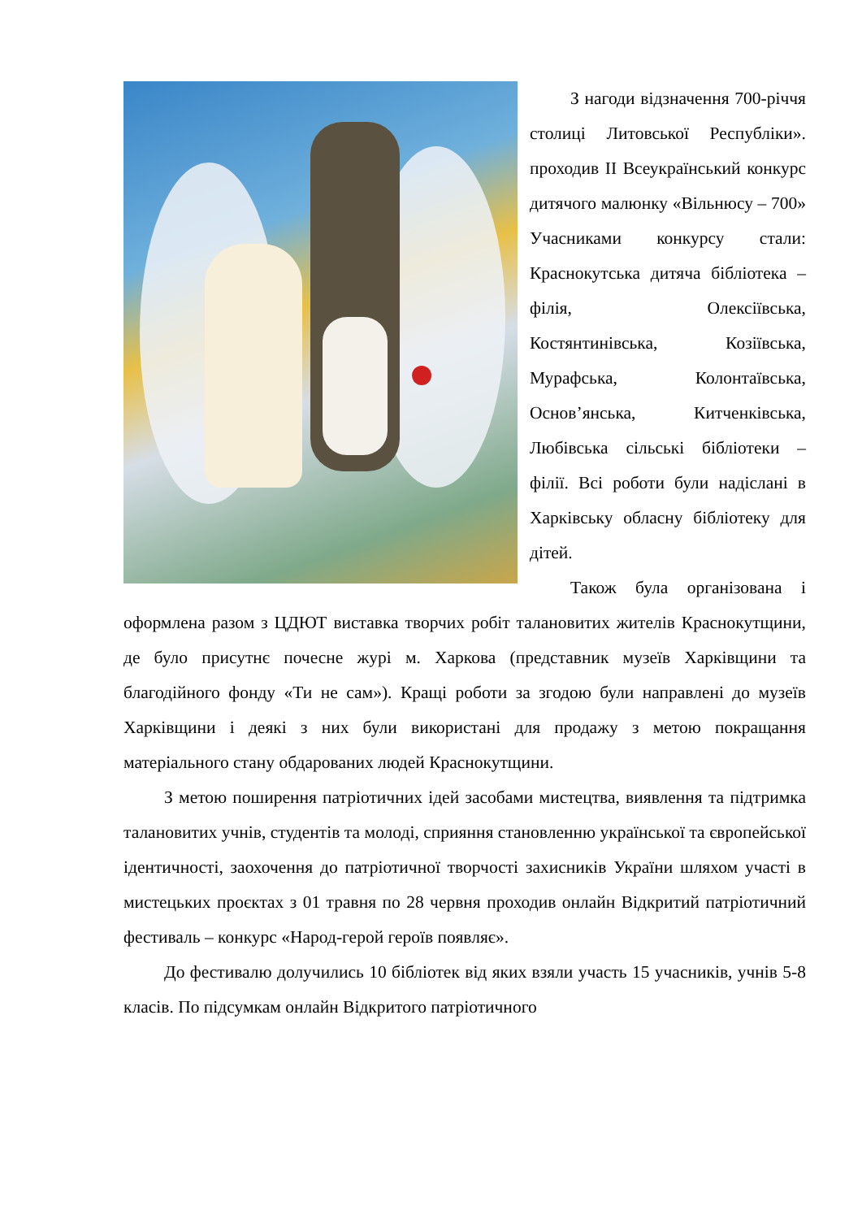З нагоди відзначення 700-річчя столиці Литовської Республіки». проходив II Всеукраїнський конкурс дитячого малюнку «Вільнюсу – 700» Учасниками конкурсу стали: Краснокутська дитяча бібліотека – філія, Олексіївська, Костянтинівська, Козіївська, Мурафська, Колонтаївська, Основ’янська, Китченківська, Любівська сільські бібліотеки – філії. Всі роботи були надіслані в Харківську обласну бібліотеку для дітей.
Також була організована і оформлена разом з ЦДЮТ виставка творчих робіт талановитих жителів Краснокутщини, де було присутнє почесне журі м. Харкова (представник музеїв Харківщини та благодійного фонду «Ти не сам»). Кращі роботи за згодою були направлені до музеїв Харківщини і деякі з них були використані для продажу з метою покращання матеріального стану обдарованих людей Краснокутщини.
З метою поширення патріотичних ідей засобами мистецтва, виявлення та підтримка талановитих учнів, студентів та молоді, сприяння становленню української та європейської ідентичності, заохочення до патріотичної творчості захисників України шляхом участі в мистецьких проєктах з 01 травня по 28 червня проходив онлайн Відкритий патріотичний фестиваль – конкурс «Народ-герой героїв появляє».
До фестивалю долучились 10 бібліотек від яких взяли участь 15 учасників, учнів 5-8 класів. По підсумкам онлайн Відкритого патріотичного